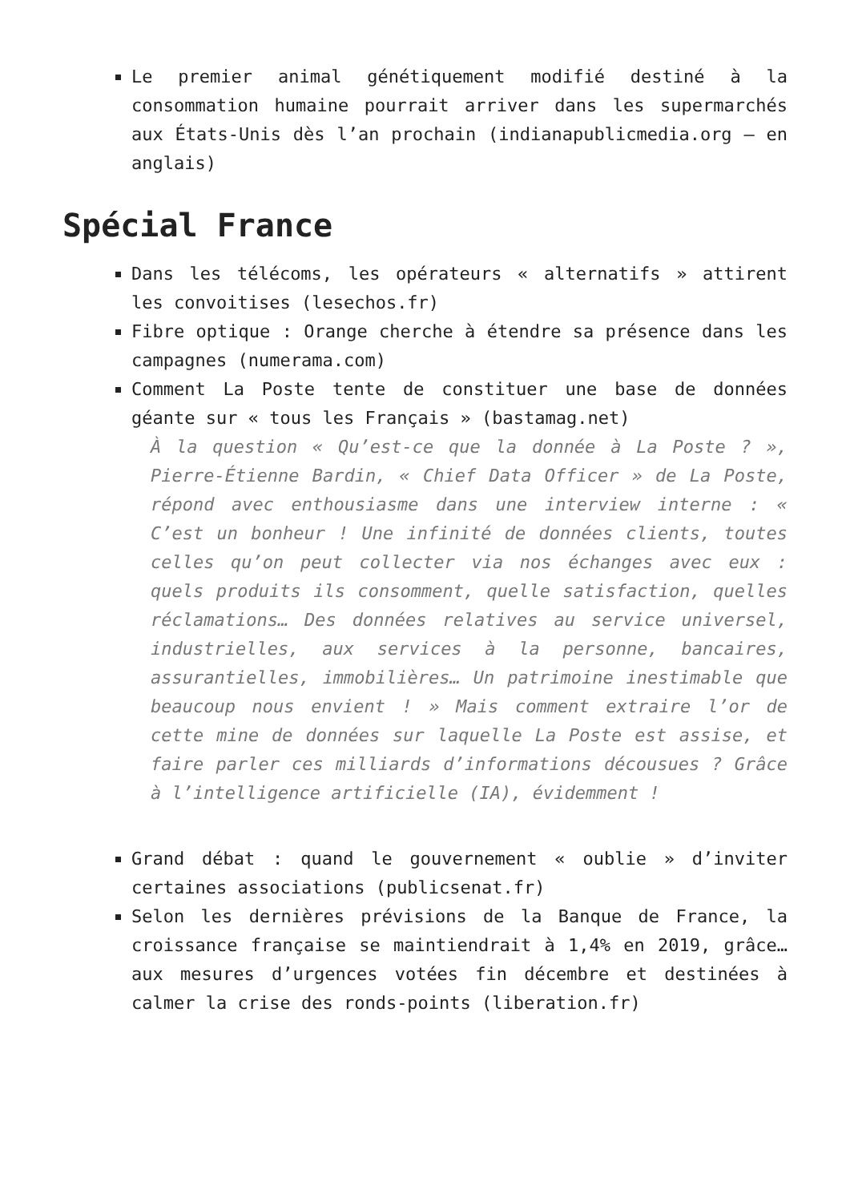Le premier animal génétiquement modifié destiné à la consommation humaine pourrait arriver dans les supermarchés aux États-Unis dès l’an prochain (indianapublicmedia.org – en anglais)
Spécial France
Dans les télécoms, les opérateurs « alternatifs » attirent les convoitises (lesechos.fr)
Fibre optique : Orange cherche à étendre sa présence dans les campagnes (numerama.com)
Comment La Poste tente de constituer une base de données géante sur « tous les Français » (bastamag.net)
À la question « Qu’est-ce que la donnée à La Poste ? », Pierre-Étienne Bardin, « Chief Data Officer » de La Poste, répond avec enthousiasme dans une interview interne : « C’est un bonheur ! Une infinité de données clients, toutes celles qu’on peut collecter via nos échanges avec eux : quels produits ils consomment, quelle satisfaction, quelles réclamations… Des données relatives au service universel, industrielles, aux services à la personne, bancaires, assurantielles, immobilières… Un patrimoine inestimable que beaucoup nous envient ! » Mais comment extraire l’or de cette mine de données sur laquelle La Poste est assise, et faire parler ces milliards d’informations décousues ? Grâce à l’intelligence artificielle (IA), évidemment !
Grand débat : quand le gouvernement « oublie » d’inviter certaines associations (publicsenat.fr)
Selon les dernières prévisions de la Banque de France, la croissance française se maintiendrait à 1,4% en 2019, grâce… aux mesures d’urgences votées fin décembre et destinées à calmer la crise des ronds-points (liberation.fr)